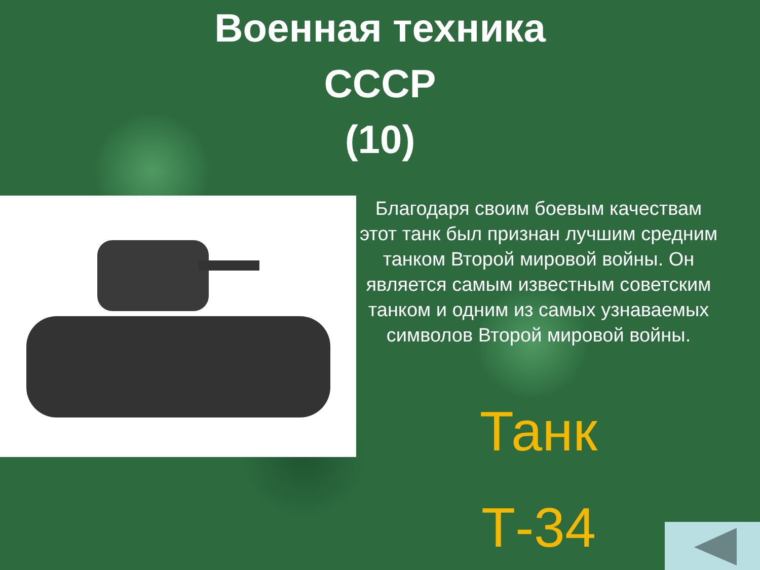Военная техника
СССР
(10)
Благодаря своим боевым качествам этот танк был признан лучшим средним танком Второй мировой войны. Он является самым известным советским танком и одним из самых узнаваемых символов Второй мировой войны.
Танк
Т-34